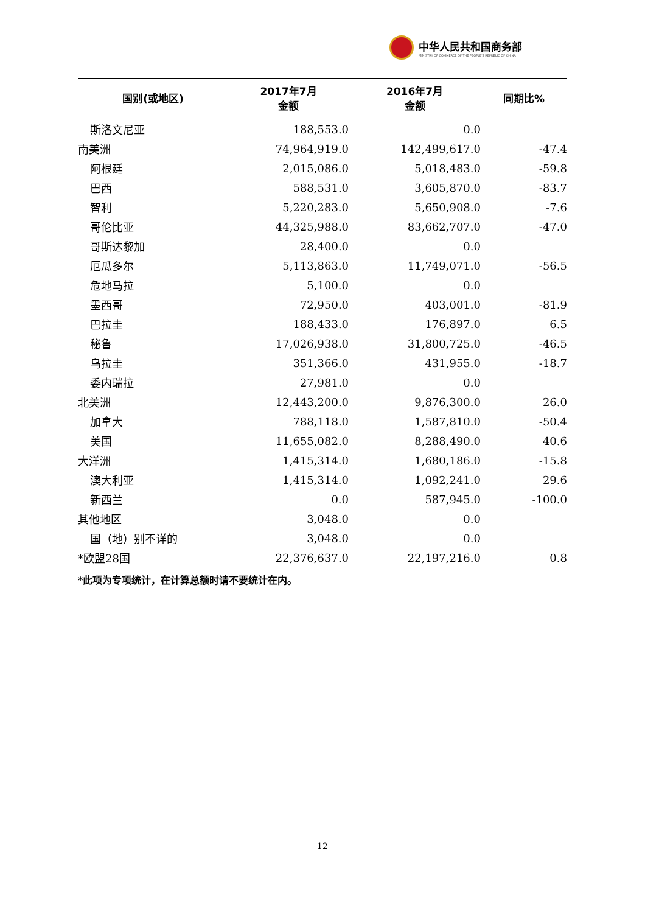中华人民共和国商务部
MINISTRY OF COMMERCE OF THE PEOPLE'S REPUBLIC OF CHINA
| 国别(或地区) | 2017年7月 金额 | 2016年7月 金额 | 同期比% |
| --- | --- | --- | --- |
| 斯洛文尼亚 | 188,553.0 | 0.0 | |
| 南美洲 | 74,964,919.0 | 142,499,617.0 | -47.4 |
| 阿根廷 | 2,015,086.0 | 5,018,483.0 | -59.8 |
| 巴西 | 588,531.0 | 3,605,870.0 | -83.7 |
| 智利 | 5,220,283.0 | 5,650,908.0 | -7.6 |
| 哥伦比亚 | 44,325,988.0 | 83,662,707.0 | -47.0 |
| 哥斯达黎加 | 28,400.0 | 0.0 | |
| 厄瓜多尔 | 5,113,863.0 | 11,749,071.0 | -56.5 |
| 危地马拉 | 5,100.0 | 0.0 | |
| 墨西哥 | 72,950.0 | 403,001.0 | -81.9 |
| 巴拉圭 | 188,433.0 | 176,897.0 | 6.5 |
| 秘鲁 | 17,026,938.0 | 31,800,725.0 | -46.5 |
| 乌拉圭 | 351,366.0 | 431,955.0 | -18.7 |
| 委内瑞拉 | 27,981.0 | 0.0 | |
| 北美洲 | 12,443,200.0 | 9,876,300.0 | 26.0 |
| 加拿大 | 788,118.0 | 1,587,810.0 | -50.4 |
| 美国 | 11,655,082.0 | 8,288,490.0 | 40.6 |
| 大洋洲 | 1,415,314.0 | 1,680,186.0 | -15.8 |
| 澳大利亚 | 1,415,314.0 | 1,092,241.0 | 29.6 |
| 新西兰 | 0.0 | 587,945.0 | -100.0 |
| 其他地区 | 3,048.0 | 0.0 | |
| 国（地）别不详的 | 3,048.0 | 0.0 | |
| *欧盟28国 | 22,376,637.0 | 22,197,216.0 | 0.8 |
*此项为专项统计，在计算总额时请不要统计在内。
12